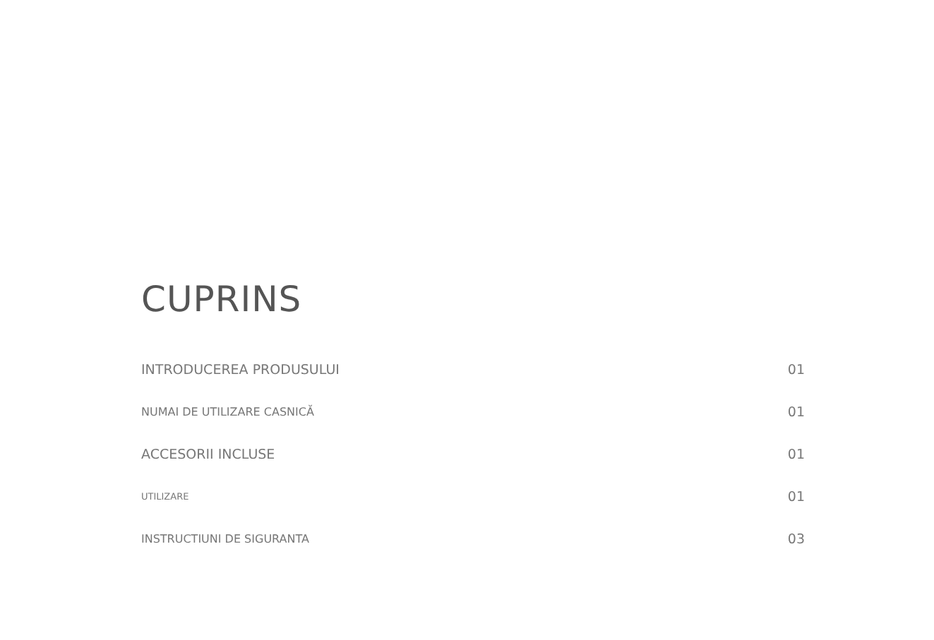CUPRINS
INTRODUCEREA PRODUSULUI 01
NUMAI DE UTILIZARE CASNICĂ 01
ACCESORII INCLUSE 01
UTILIZARE 01
INSTRUCTIUNI DE SIGURANTA 03